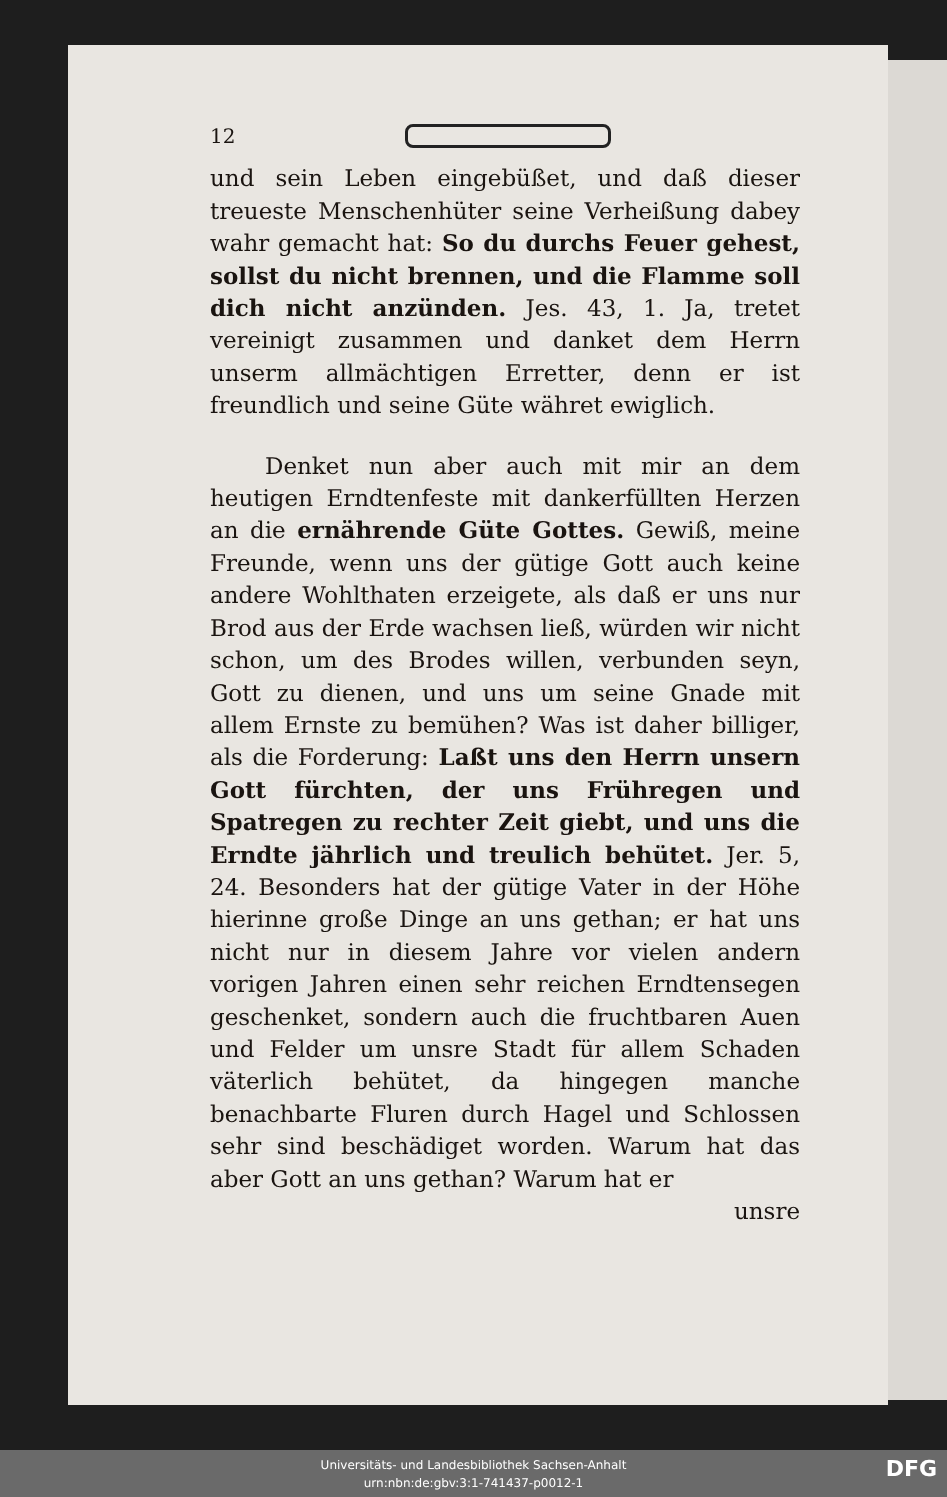12
und sein Leben eingebüßet, und daß dieser treueste Menschenhüter seine Verheißung dabey wahr gemacht hat: So du durchs Feuer gehest, sollst du nicht brennen, und die Flamme soll dich nicht anzünden. Jes. 43, 1. Ja, tretet vereinigt zusammen und danket dem Herrn unserm allmächtigen Erretter, denn er ist freundlich und seine Güte währet ewiglich.
Denket nun aber auch mit mir an dem heutigen Erndtenfeste mit dankerfüllten Herzen an die ernährende Güte Gottes. Gewiß, meine Freunde, wenn uns der gütige Gott auch keine andere Wohlthaten erzeigete, als daß er uns nur Brod aus der Erde wachsen ließ, würden wir nicht schon, um des Brodes willen, verbunden seyn, Gott zu dienen, und uns um seine Gnade mit allem Ernste zu bemühen? Was ist daher billiger, als die Forderung: Laßt uns den Herrn unsern Gott fürchten, der uns Frühregen und Spatregen zu rechter Zeit giebt, und uns die Erndte jährlich und treulich behütet. Jer. 5, 24. Besonders hat der gütige Vater in der Höhe hierinne große Dinge an uns gethan; er hat uns nicht nur in diesem Jahre vor vielen andern vorigen Jahren einen sehr reichen Erndtensegen geschenket, sondern auch die fruchtbaren Auen und Felder um unsre Stadt für allem Schaden väterlich behütet, da hingegen manche benachbarte Fluren durch Hagel und Schlossen sehr sind beschädiget worden. Warum hat das aber Gott an uns gethan? Warum hat er
unsre
Universitäts- und Landesbibliothek Sachsen-Anhalt
urn:nbn:de:gbv:3:1-741437-p0012-1
DFG